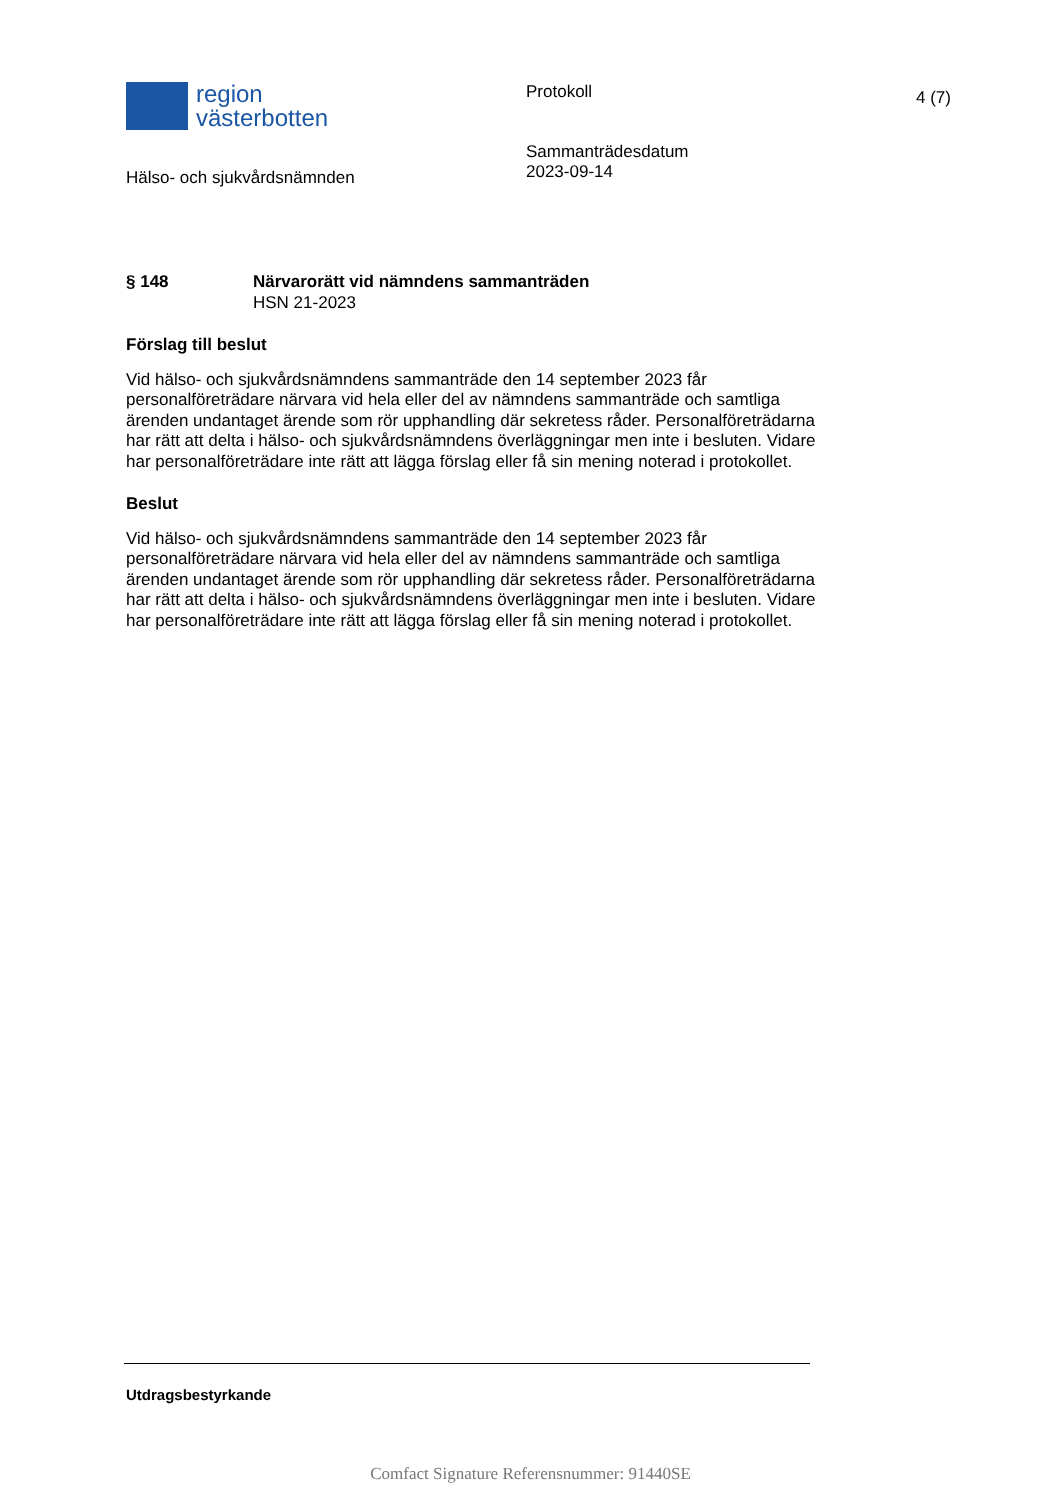region
västerbotten
Protokoll
Sammanträdesdatum
2023-09-14
4 (7)
Hälso- och sjukvårdsnämnden
§ 148 Närvarorätt vid nämndens sammanträden
HSN 21-2023
Förslag till beslut
Vid hälso- och sjukvårdsnämndens sammanträde den 14 september 2023 får personalföreträdare närvara vid hela eller del av nämndens sammanträde och samtliga ärenden undantaget ärende som rör upphandling där sekretess råder. Personalföreträdarna har rätt att delta i hälso- och sjukvårdsnämndens överläggningar men inte i besluten. Vidare har personalföreträdare inte rätt att lägga förslag eller få sin mening noterad i protokollet.
Beslut
Vid hälso- och sjukvårdsnämndens sammanträde den 14 september 2023 får personalföreträdare närvara vid hela eller del av nämndens sammanträde och samtliga ärenden undantaget ärende som rör upphandling där sekretess råder. Personalföreträdarna har rätt att delta i hälso- och sjukvårdsnämndens överläggningar men inte i besluten. Vidare har personalföreträdare inte rätt att lägga förslag eller få sin mening noterad i protokollet.
Utdragsbestyrkande
Comfact Signature Referensnummer: 91440SE